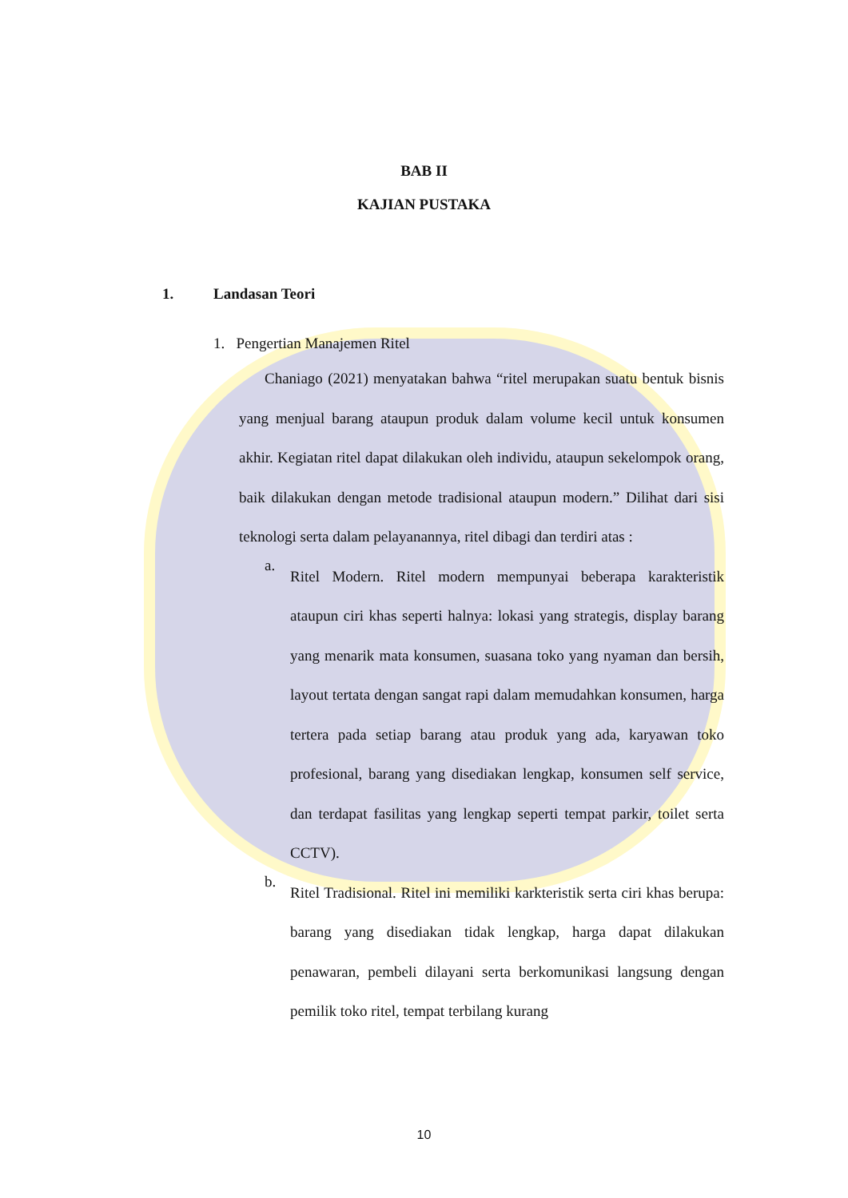BAB II
KAJIAN PUSTAKA
1. Landasan Teori
1. Pengertian Manajemen Ritel
Chaniago (2021) menyatakan bahwa “ritel merupakan suatu bentuk bisnis yang menjual barang ataupun produk dalam volume kecil untuk konsumen akhir. Kegiatan ritel dapat dilakukan oleh individu, ataupun sekelompok orang, baik dilakukan dengan metode tradisional ataupun modern.” Dilihat dari sisi teknologi serta dalam pelayanannya, ritel dibagi dan terdiri atas :
a.
Ritel Modern. Ritel modern mempunyai beberapa karakteristik ataupun ciri khas seperti halnya: lokasi yang strategis, display barang yang menarik mata konsumen, suasana toko yang nyaman dan bersih, layout tertata dengan sangat rapi dalam memudahkan konsumen, harga tertera pada setiap barang atau produk yang ada, karyawan toko profesional, barang yang disediakan lengkap, konsumen self service, dan terdapat fasilitas yang lengkap seperti tempat parkir, toilet serta CCTV).
b.
Ritel Tradisional. Ritel ini memiliki karkteristik serta ciri khas berupa: barang yang disediakan tidak lengkap, harga dapat dilakukan penawaran, pembeli dilayani serta berkomunikasi langsung dengan pemilik toko ritel, tempat terbilang kurang
10